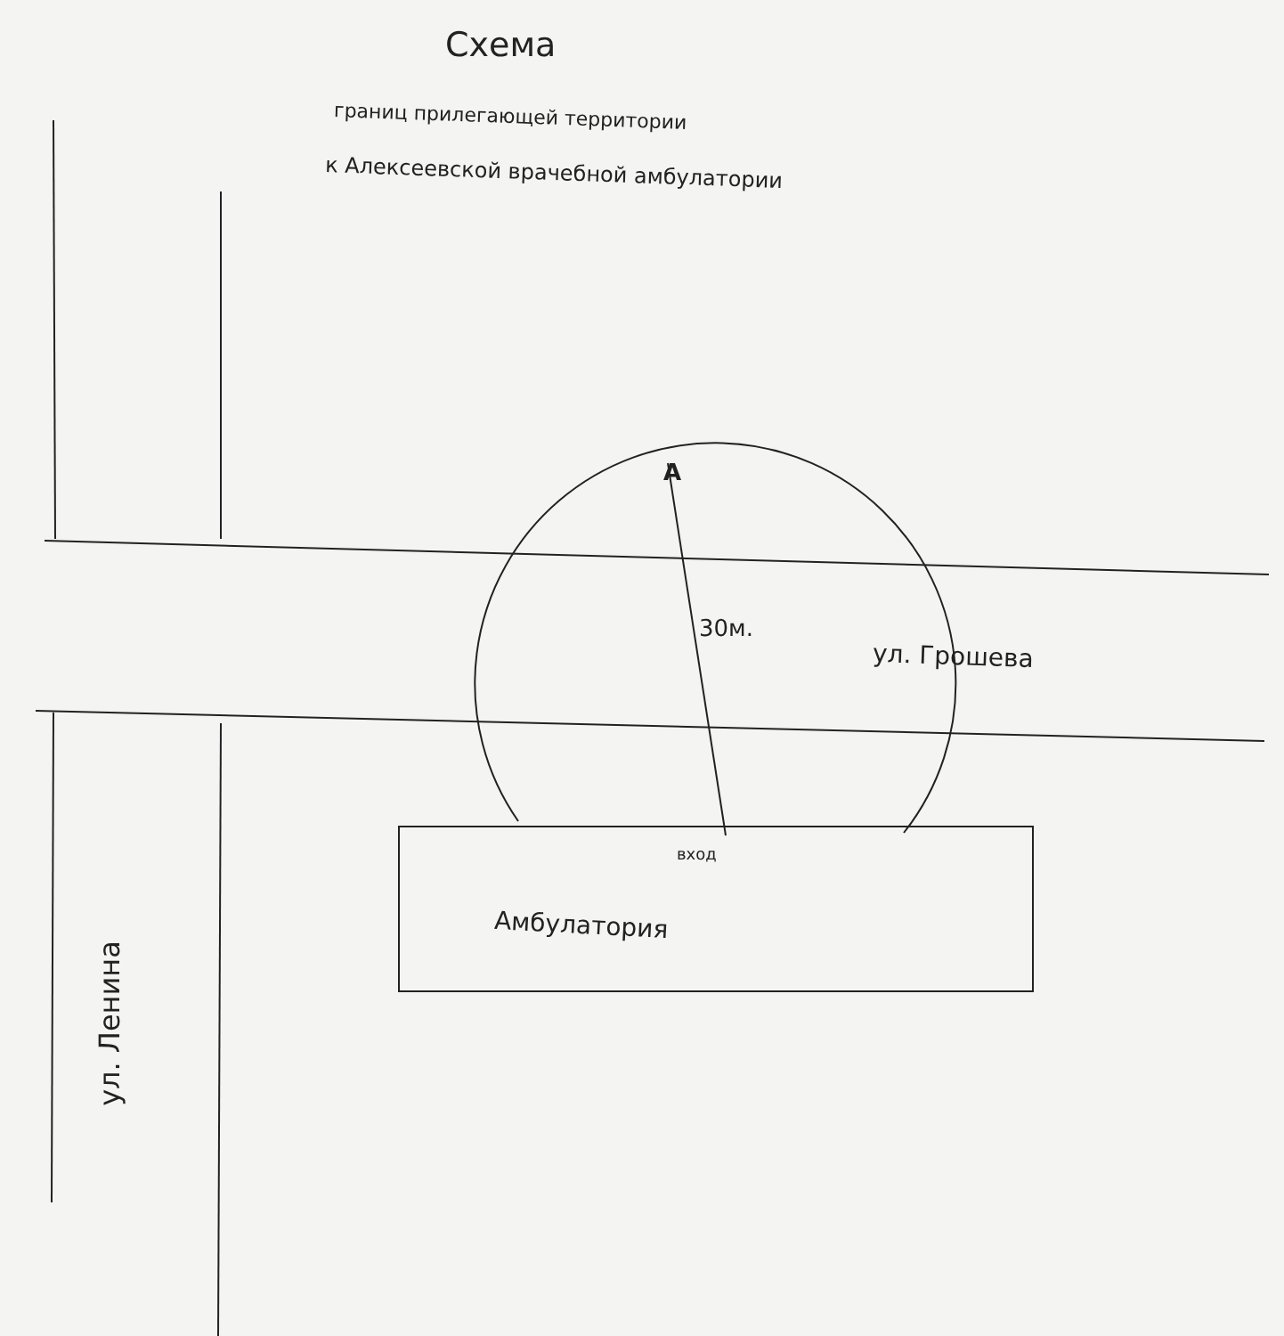Схема
границ прилегающей территории
к Алексеевской врачебной амбулатории
А
30м.
ул. Грошева
вход
Амбулатория
ул. Ленина